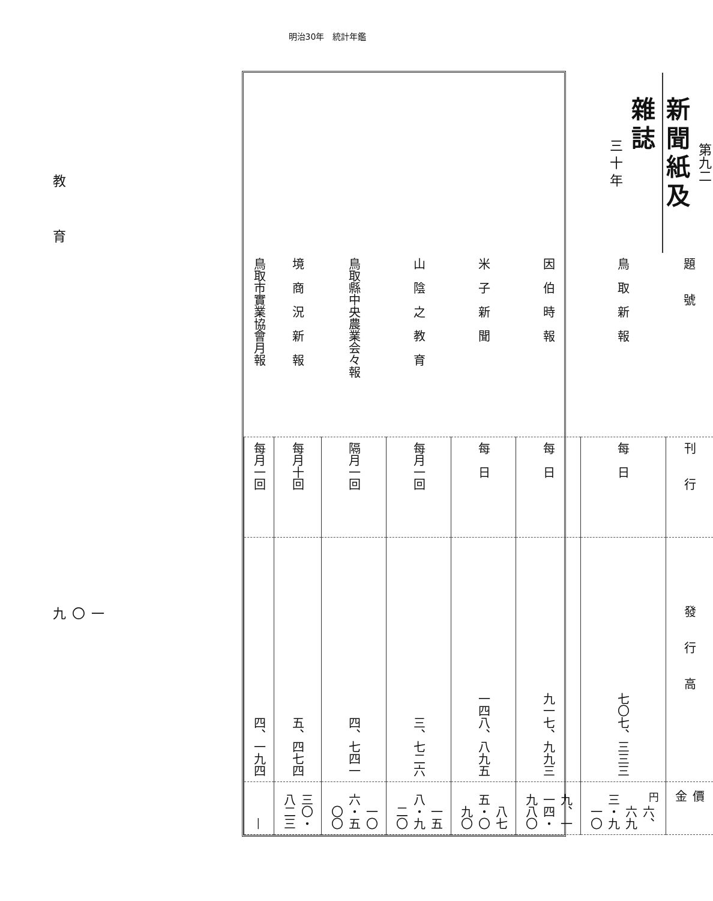明治30年　統計年鑑
教育
一〇九
第九二
新聞紙及雜誌
三 十 年
| 題號 | 刊行 | 發行高 | 價金 |
| --- | --- | --- | --- |
| 鳥 取 新 報 | 每 日 | 七〇七、三三三 | <sup>円</sup> 六、六九三・九一〇 |
| 因 伯 時 報 | 每 日 | 九一七、九九三 | 九、一一四・九八〇 |
| 米 子 新 聞 | 每 日 | 一四八、八九五 | 八七五・〇九〇 |
| 山 陰 之 教 育 | 每月一回 | 三、七二六 | 一五八・九二〇 |
| 鳥取縣中央農業会々報 | 隔月一回 | 四、七四一 | 一〇六・五〇〇 |
| 境 商 況 新 報 | 每月十回 | 五、四七四 | 三〇・八二三 |
| 鳥取市實業協會月報 | 每月一回 | 四、一九四 | — |